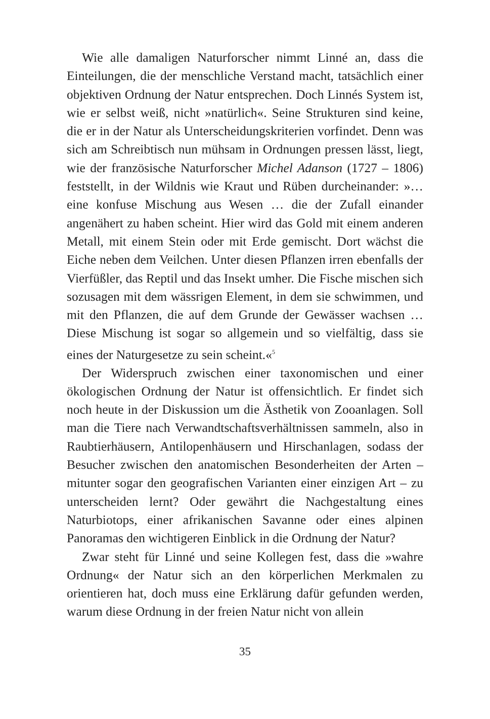Wie alle damaligen Naturforscher nimmt Linné an, dass die Einteilungen, die der menschliche Verstand macht, tatsächlich einer objektiven Ordnung der Natur entsprechen. Doch Linnés System ist, wie er selbst weiß, nicht »natürlich«. Seine Strukturen sind keine, die er in der Natur als Unterscheidungskriterien vorfindet. Denn was sich am Schreibtisch nun mühsam in Ordnungen pressen lässt, liegt, wie der französische Naturforscher Michel Adanson (1727 – 1806) feststellt, in der Wildnis wie Kraut und Rüben durcheinander: »… eine konfuse Mischung aus Wesen … die der Zufall einander angenähert zu haben scheint. Hier wird das Gold mit einem anderen Metall, mit einem Stein oder mit Erde gemischt. Dort wächst die Eiche neben dem Veilchen. Unter diesen Pflanzen irren ebenfalls der Vierfüßler, das Reptil und das Insekt umher. Die Fische mischen sich sozusagen mit dem wässrigen Element, in dem sie schwimmen, und mit den Pflanzen, die auf dem Grunde der Gewässer wachsen … Diese Mischung ist sogar so allgemein und so vielfältig, dass sie eines der Naturgesetze zu sein scheint.«<sup>5</sup>
Der Widerspruch zwischen einer taxonomischen und einer ökologischen Ordnung der Natur ist offensichtlich. Er findet sich noch heute in der Diskussion um die Ästhetik von Zooanlagen. Soll man die Tiere nach Verwandtschaftsverhältnissen sammeln, also in Raubtierhäusern, Antilopenhäusern und Hirschanlagen, sodass der Besucher zwischen den anatomischen Besonderheiten der Arten – mitunter sogar den geografischen Varianten einer einzigen Art – zu unterscheiden lernt? Oder gewährt die Nachgestaltung eines Naturbiotops, einer afrikanischen Savanne oder eines alpinen Panoramas den wichtigeren Einblick in die Ordnung der Natur?
Zwar steht für Linné und seine Kollegen fest, dass die »wahre Ordnung« der Natur sich an den körperlichen Merkmalen zu orientieren hat, doch muss eine Erklärung dafür gefunden werden, warum diese Ordnung in der freien Natur nicht von allein
35